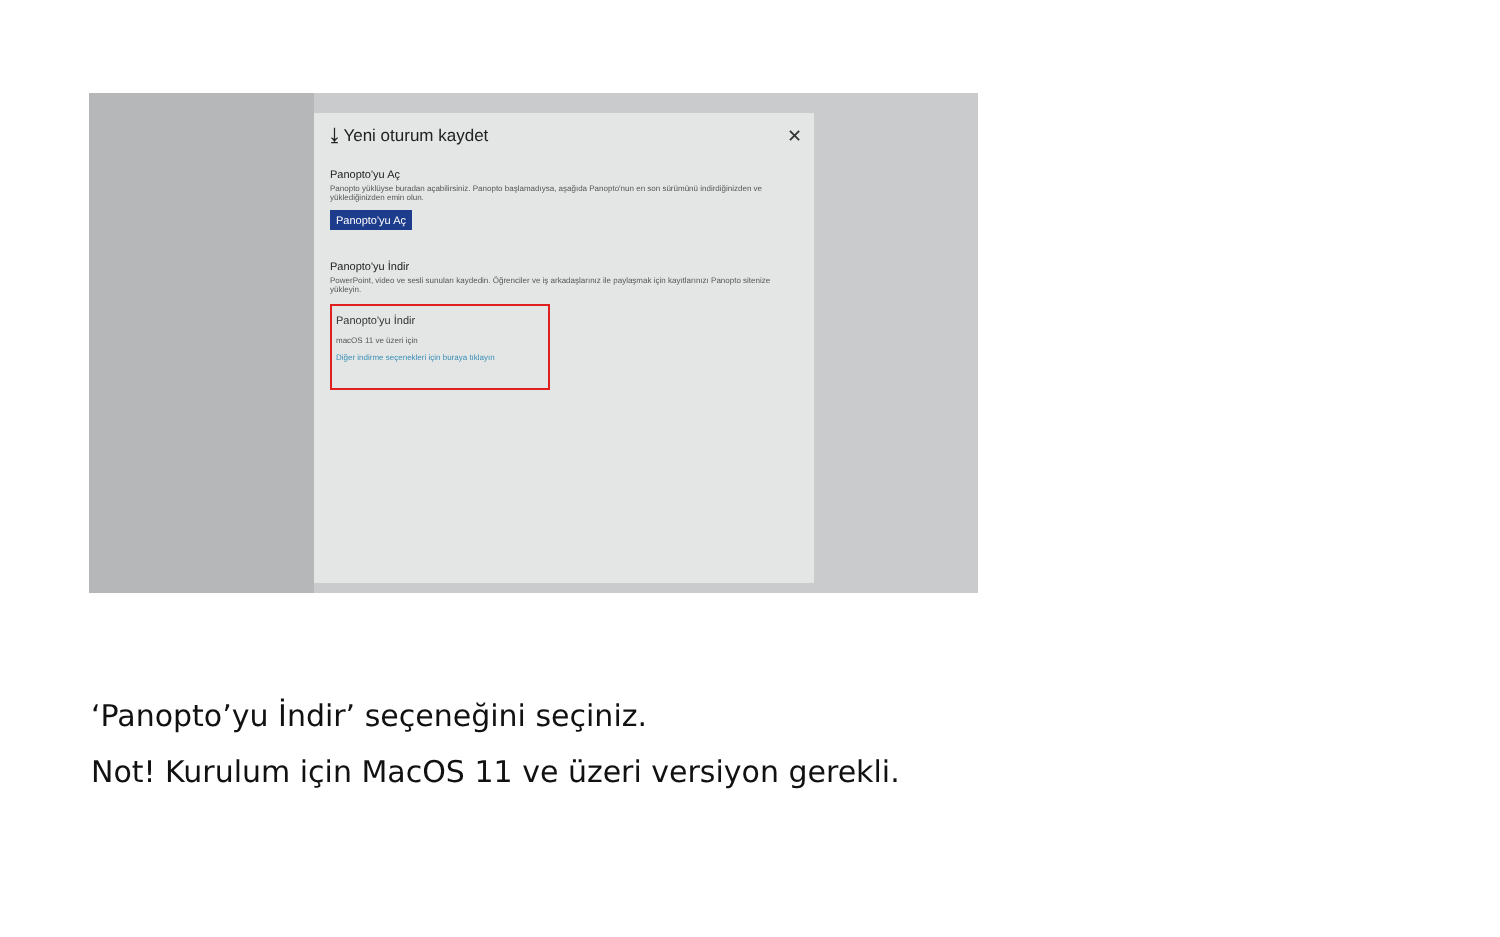✕
⤓ Yeni oturum kaydet
Panopto'yu Aç
Panopto yüklüyse buradan açabilirsiniz. Panopto başlamadıysa, aşağıda Panopto'nun en son sürümünü indirdiğinizden ve yüklediğinizden emin olun.
Panopto'yu Aç
Panopto'yu İndir
PowerPoint, video ve sesli sunuları kaydedin. Öğrenciler ve iş arkadaşlarınız ile paylaşmak için kayıtlarınızı Panopto sitenize yükleyin.
Panopto'yu İndir
macOS 11 ve üzeri için
Diğer indirme seçenekleri için buraya tıklayın
‘Panopto’yu İndir’ seçeneğini seçiniz.
Not! Kurulum için MacOS 11 ve üzeri versiyon gerekli.